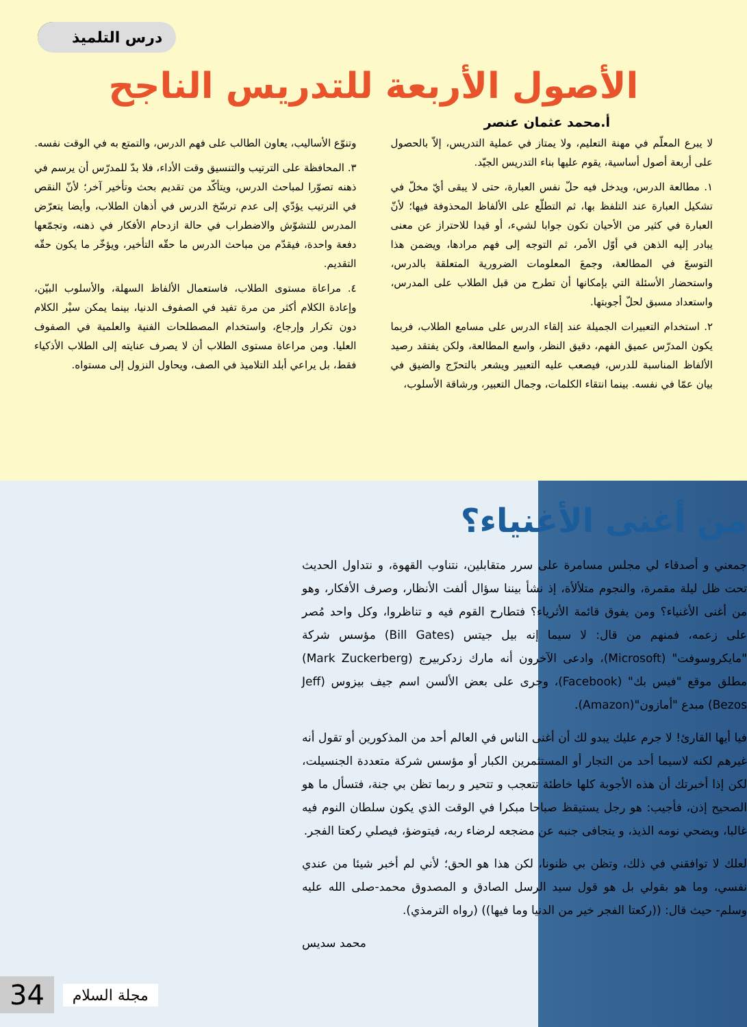درس التلميذ
الأصول الأربعة للتدريس الناجح
أ.محمد عثمان عنصر
لا يبرع المعلّم في مهنة التعليم، ولا يمتاز في عملية التدريس، إلاّ بالحصول على أربعة أصول أساسية، يقوم عليها بناء التدريس الجيّد.
١. مطالعة الدرس، ويدخل فيه حلّ نفس العبارة، حتى لا يبقى أيّ مخلّ في تشكيل العبارة عند التلفظ بها، ثم التطلّع على الألفاظ المحذوفة فيها؛ لأنّ العبارة في كثير من الأحيان تكون جوابا لشيء، أو قيدا للاحتراز عن معنى يبادر إليه الذهن في أوّل الأمر، ثم التوجه إلى فهم مرادها، ويضمن هذا التوسعَ في المطالعة، وجمعَ المعلومات الضرورية المتعلقة بالدرس، واستحضار الأسئلة التي بإمكانها أن تطرح من قبل الطلاب على المدرس، واستعداد مسبق لحلّ أجوبتها.
٢. استخدام التعبيرات الجميلة عند إلقاء الدرس على مسامع الطلاب، فربما يكون المدرّس عميق الفهم، دقيق النظر، واسع المطالعة، ولكن يفتقد رصيد الألفاظ المناسبة للدرس، فيصعب عليه التعبير ويشعر بالتحرّج والضيق في بيان عمّا في نفسه. بينما انتقاء الكلمات، وجمال التعبير، ورشاقة الأسلوب،
وتنوّع الأساليب، يعاون الطالب على فهم الدرس، والتمتع به في الوقت نفسه.
٣. المحافظة على الترتيب والتنسيق وقت الأداء، فلا بدّ للمدرّس أن يرسم في ذهنه تصوّرا لمباحث الدرس، ويتأكّد من تقديم بحث وتأخير آخر؛ لأنّ النقص في الترتيب يؤدّي إلى عدم ترسّخ الدرس في أذهان الطلاب، وأيضا يتعرّض المدرس للتشوّش والاضطراب في حالة ازدحام الأفكار في ذهنه، وتجمّعها دفعة واحدة، فيقدّم من مباحث الدرس ما حقّه التأخير، ويؤخّر ما يكون حقّه التقديم.
٤. مراعاة مستوى الطلاب، فاستعمال الألفاظ السهلة، والأسلوب البيّن، وإعادة الكلام أكثر من مرة تفيد في الصفوف الدنيا، بينما يمكن سيْر الكلام دون تكرار وإرجاع، واستخدام المصطلحات الفنية والعلمية في الصفوف العليا. ومن مراعاة مستوى الطلاب أن لا يصرف عنايته إلى الطلاب الأذكياء فقط، بل يراعي أبلد التلاميذ في الصف، ويحاول النزول إلى مستواه.
من أغنى الأغنياء؟
جمعني و أصدقاء لي مجلس مسامرة على سرر متقابلين، نتناوب القهوة، و نتداول الحديث تحت ظل ليلة مقمرة، والنجوم متلألأة، إذ نشأ بيننا سؤال ألفت الأنظار، وصرف الأفكار، وهو من أغنى الأغنياء؟ ومن يفوق قائمة الأثرياء؟ فتطارح القوم فيه و تناظروا، وكل واحد مُصر على زعمه، فمنهم من قال: لا سيما إنه بيل جيتس (Bill Gates) مؤسس شركة "مايكروسوفت" (Microsoft)، وادعى الآخرون أنه مارك زدكربيرج (Mark Zuckerberg) مطلق موقع "فيس بك" (Facebook)، وجرى على بعض الألسن اسم جيف بيزوس (Jeff Bezos) مبدع "أمازون"(Amazon).
فيا أيها القارئ! لا جرم عليك يبدو لك أن أغنى الناس في العالم أحد من المذكورين أو تقول أنه غيرهم لكنه لاسيما أحد من التجار أو المستثمرين الكبار أو مؤسس شركة متعددة الجنسيلت، لكن إذا أخبرتك أن هذه الأجوبة كلها خاطئة تتعجب و تتحير و ربما تظن بي جنة، فتسأل ما هو الصحيح إذن، فأجيب: هو رجل يستيقظ صباحا مبكرا في الوقت الذي يكون سلطان النوم فيه غالبا، ويضحي نومه الذيذ، و يتجافى جنبه عن مضجعه لرضاء ربه، فيتوضؤ، فيصلي ركعتا الفجر.
لعلك لا توافقني في ذلك، وتظن بي ظنونا، لكن هذا هو الحق؛ لأني لم أخبر شيئا من عندي نفسي، وما هو بقولي بل هو قول سيد الرسل الصادق و المصدوق محمد-صلى الله عليه وسلم- حيث قال: ((ركعتا الفجر خير من الدنيا وما فيها)) (رواه الترمذي).
محمد سديس
34 مجلة السلام